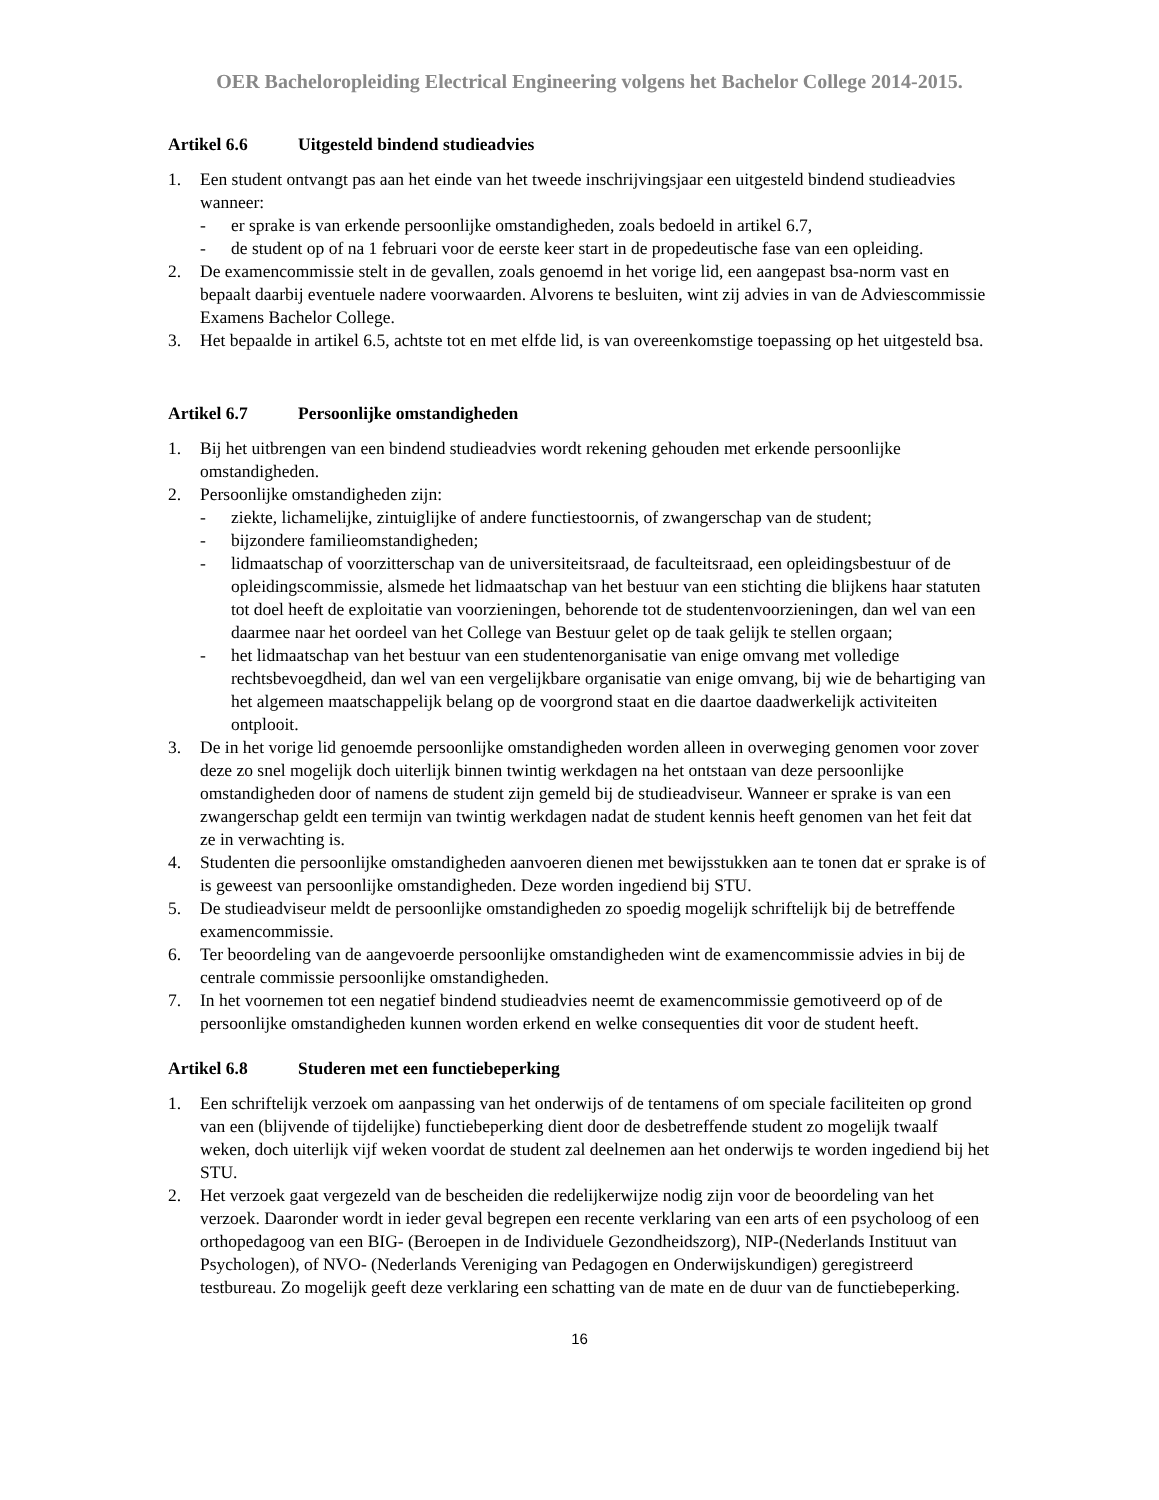OER Bacheloropleiding Electrical Engineering volgens het Bachelor College 2014-2015.
Artikel 6.6 Uitgesteld bindend studieadvies
1. Een student ontvangt pas aan het einde van het tweede inschrijvingsjaar een uitgesteld bindend studieadvies wanneer:
- er sprake is van erkende persoonlijke omstandigheden, zoals bedoeld in artikel 6.7,
- de student op of na 1 februari voor de eerste keer start in de propedeutische fase van een opleiding.
2. De examencommissie stelt in de gevallen, zoals genoemd in het vorige lid, een aangepast bsa-norm vast en bepaalt daarbij eventuele nadere voorwaarden. Alvorens te besluiten, wint zij advies in van de Adviescommissie Examens Bachelor College.
3. Het bepaalde in artikel 6.5, achtste tot en met elfde lid, is van overeenkomstige toepassing op het uitgesteld bsa.
Artikel 6.7 Persoonlijke omstandigheden
1. Bij het uitbrengen van een bindend studieadvies wordt rekening gehouden met erkende persoonlijke omstandigheden.
2. Persoonlijke omstandigheden zijn:
- ziekte, lichamelijke, zintuiglijke of andere functiestoornis, of zwangerschap van de student;
- bijzondere familieomstandigheden;
- lidmaatschap of voorzitterschap van de universiteitsraad, de faculteitsraad, een opleidingsbestuur of de opleidingscommissie, alsmede het lidmaatschap van het bestuur van een stichting die blijkens haar statuten tot doel heeft de exploitatie van voorzieningen, behorende tot de studentenvoorzieningen, dan wel van een daarmee naar het oordeel van het College van Bestuur gelet op de taak gelijk te stellen orgaan;
- het lidmaatschap van het bestuur van een studentenorganisatie van enige omvang met volledige rechtsbevoegdheid, dan wel van een vergelijkbare organisatie van enige omvang, bij wie de behartiging van het algemeen maatschappelijk belang op de voorgrond staat en die daartoe daadwerkelijk activiteiten ontplooit.
3. De in het vorige lid genoemde persoonlijke omstandigheden worden alleen in overweging genomen voor zover deze zo snel mogelijk doch uiterlijk binnen twintig werkdagen na het ontstaan van deze persoonlijke omstandigheden door of namens de student zijn gemeld bij de studieadviseur. Wanneer er sprake is van een zwangerschap geldt een termijn van twintig werkdagen nadat de student kennis heeft genomen van het feit dat ze in verwachting is.
4. Studenten die persoonlijke omstandigheden aanvoeren dienen met bewijsstukken aan te tonen dat er sprake is of is geweest van persoonlijke omstandigheden. Deze worden ingediend bij STU.
5. De studieadviseur meldt de persoonlijke omstandigheden zo spoedig mogelijk schriftelijk bij de betreffende examencommissie.
6. Ter beoordeling van de aangevoerde persoonlijke omstandigheden wint de examencommissie advies in bij de centrale commissie persoonlijke omstandigheden.
7. In het voornemen tot een negatief bindend studieadvies neemt de examencommissie gemotiveerd op of de persoonlijke omstandigheden kunnen worden erkend en welke consequenties dit voor de student heeft.
Artikel 6.8 Studeren met een functiebeperking
1. Een schriftelijk verzoek om aanpassing van het onderwijs of de tentamens of om speciale faciliteiten op grond van een (blijvende of tijdelijke) functiebeperking dient door de desbetreffende student zo mogelijk twaalf weken, doch uiterlijk vijf weken voordat de student zal deelnemen aan het onderwijs te worden ingediend bij het STU.
2. Het verzoek gaat vergezeld van de bescheiden die redelijkerwijze nodig zijn voor de beoordeling van het verzoek. Daaronder wordt in ieder geval begrepen een recente verklaring van een arts of een psycholoog of een orthopedagoog van een BIG- (Beroepen in de Individuele Gezondheidszorg), NIP-(Nederlands Instituut van Psychologen), of NVO- (Nederlands Vereniging van Pedagogen en Onderwijskundigen) geregistreerd testbureau. Zo mogelijk geeft deze verklaring een schatting van de mate en de duur van de functiebeperking.
16